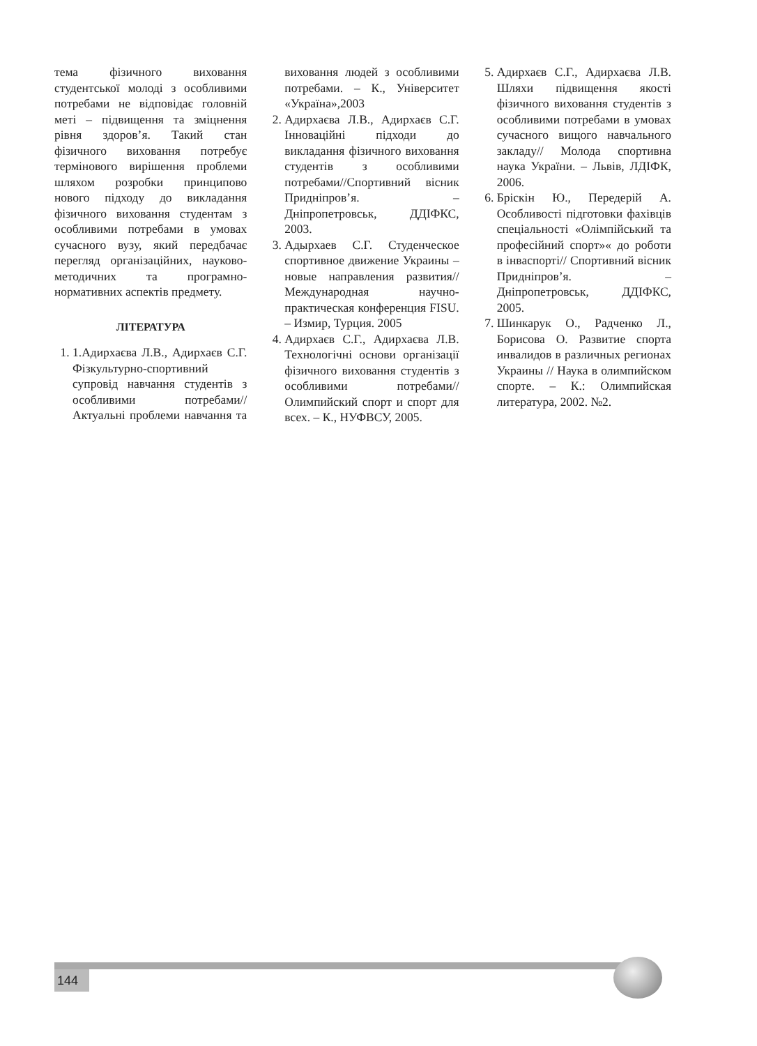тема фізичного виховання студентської молоді з особливими потребами не відповідає головній меті – підвищення та зміцнення рівня здоров’я. Такий стан фізичного виховання потребує термінового вирішення проблеми шляхом розробки принципово нового підходу до викладання фізичного виховання студентам з особливими потребами в умовах сучасного вузу, який передбачає перегляд організаційних, науково-методичних та програмно-нормативних аспектів предмету.
ЛІТЕРАТУРА
1. 1.Адирхаєва Л.В., Адирхаєв С.Г. Фізкультурно-спортивний супровід навчання студентів з особливими потребами// Актуальні проблеми навчання та виховання людей з особливими потребами. – К., Університет «Україна»,2003
2. Адирхаєва Л.В., Адирхаєв С.Г. Інноваційні підходи до викладання фізичного виховання студентів з особливими потребами//Спортивний вісник Придніпров’я. – Дніпропетровськ, ДДІФКС, 2003.
3. Адырхаев С.Г. Студенческое спортивное движение Украины – новые направления развития// Международная научно-практическая конференция FISU. – Измир, Турция. 2005
4. Адирхаєв С.Г., Адирхаєва Л.В. Технологічні основи організації фізичного виховання студентів з особливими потребами// Олимпийский спорт и спорт для всех. – К., НУФВСУ, 2005.
5. Адирхаєв С.Г., Адирхаєва Л.В. Шляхи підвищення якості фізичного виховання студентів з особливими потребами в умовах сучасного вищого навчального закладу// Молода спортивна наука України. – Львів, ЛДІФК, 2006.
6. Бріскін Ю., Передерій А. Особливості підготовки фахівців спеціальності «Олімпійський та професійний спорт»« до роботи в інваспорті// Спортивний вісник Придніпров’я. – Дніпропетровськ, ДДІФКС, 2005.
7. Шинкарук О., Радченко Л., Борисова О. Развитие спорта инвалидов в различных регионах Украины // Наука в олимпийском спорте. – К.: Олимпийская литература, 2002. №2.
144